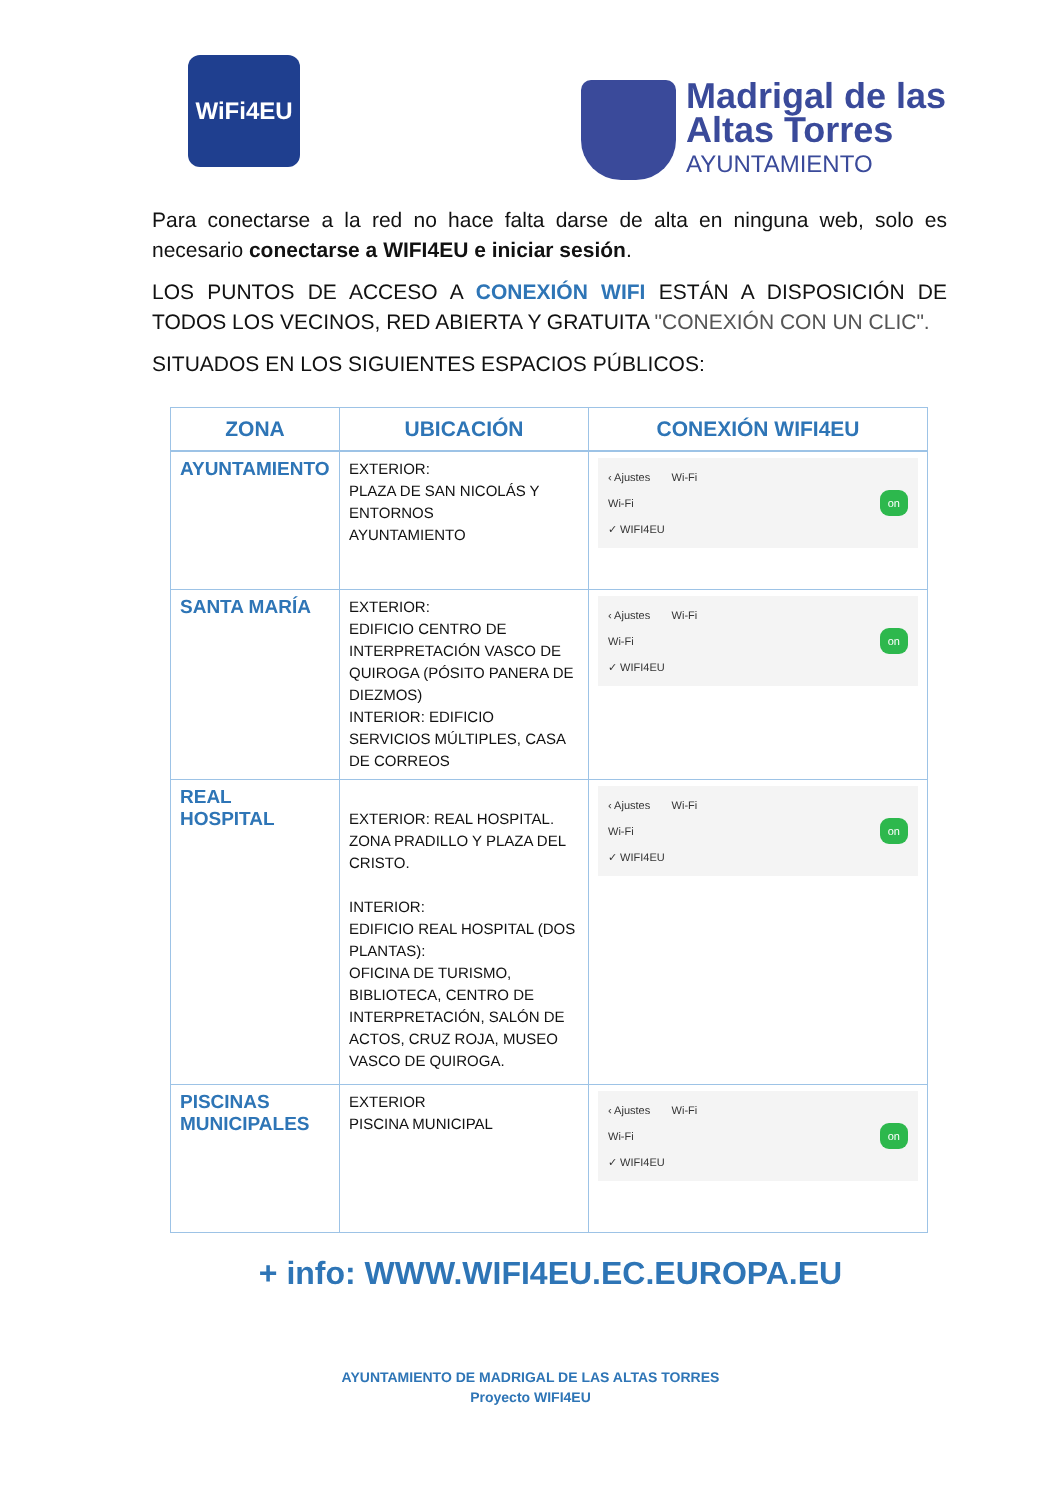WiFi4EU
Madrigal de las
Altas Torres
AYUNTAMIENTO
Para conectarse a la red no hace falta darse de alta en ninguna web, solo es necesario conectarse a WIFI4EU e iniciar sesión.
LOS PUNTOS DE ACCESO A CONEXIÓN WIFI ESTÁN A DISPOSICIÓN DE TODOS LOS VECINOS, RED ABIERTA Y GRATUITA "CONEXIÓN CON UN CLIC".
SITUADOS EN LOS SIGUIENTES ESPACIOS PÚBLICOS:
| ZONA | UBICACIÓN | CONEXIÓN WIFI4EU |
| --- | --- | --- |
| AYUNTAMIENTO | EXTERIOR: PLAZA DE SAN NICOLÁS Y ENTORNOS AYUNTAMIENTO | ‹ Ajustes Wi-Fi Wi-Fi on ✓ WIFI4EU |
| SANTA MARÍA | EXTERIOR: EDIFICIO CENTRO DE INTERPRETACIÓN VASCO DE QUIROGA (PÓSITO PANERA DE DIEZMOS) INTERIOR: EDIFICIO SERVICIOS MÚLTIPLES, CASA DE CORREOS | ‹ Ajustes Wi-Fi Wi-Fi on ✓ WIFI4EU |
| REAL HOSPITAL | EXTERIOR: REAL HOSPITAL. ZONA PRADILLO Y PLAZA DEL CRISTO. INTERIOR: EDIFICIO REAL HOSPITAL (DOS PLANTAS): OFICINA DE TURISMO, BIBLIOTECA, CENTRO DE INTERPRETACIÓN, SALÓN DE ACTOS, CRUZ ROJA, MUSEO VASCO DE QUIROGA. | ‹ Ajustes Wi-Fi Wi-Fi on ✓ WIFI4EU |
| PISCINAS MUNICIPALES | EXTERIOR PISCINA MUNICIPAL | ‹ Ajustes Wi-Fi Wi-Fi on ✓ WIFI4EU |
+ info: WWW.WIFI4EU.EC.EUROPA.EU
AYUNTAMIENTO DE MADRIGAL DE LAS ALTAS TORRES
Proyecto WIFI4EU